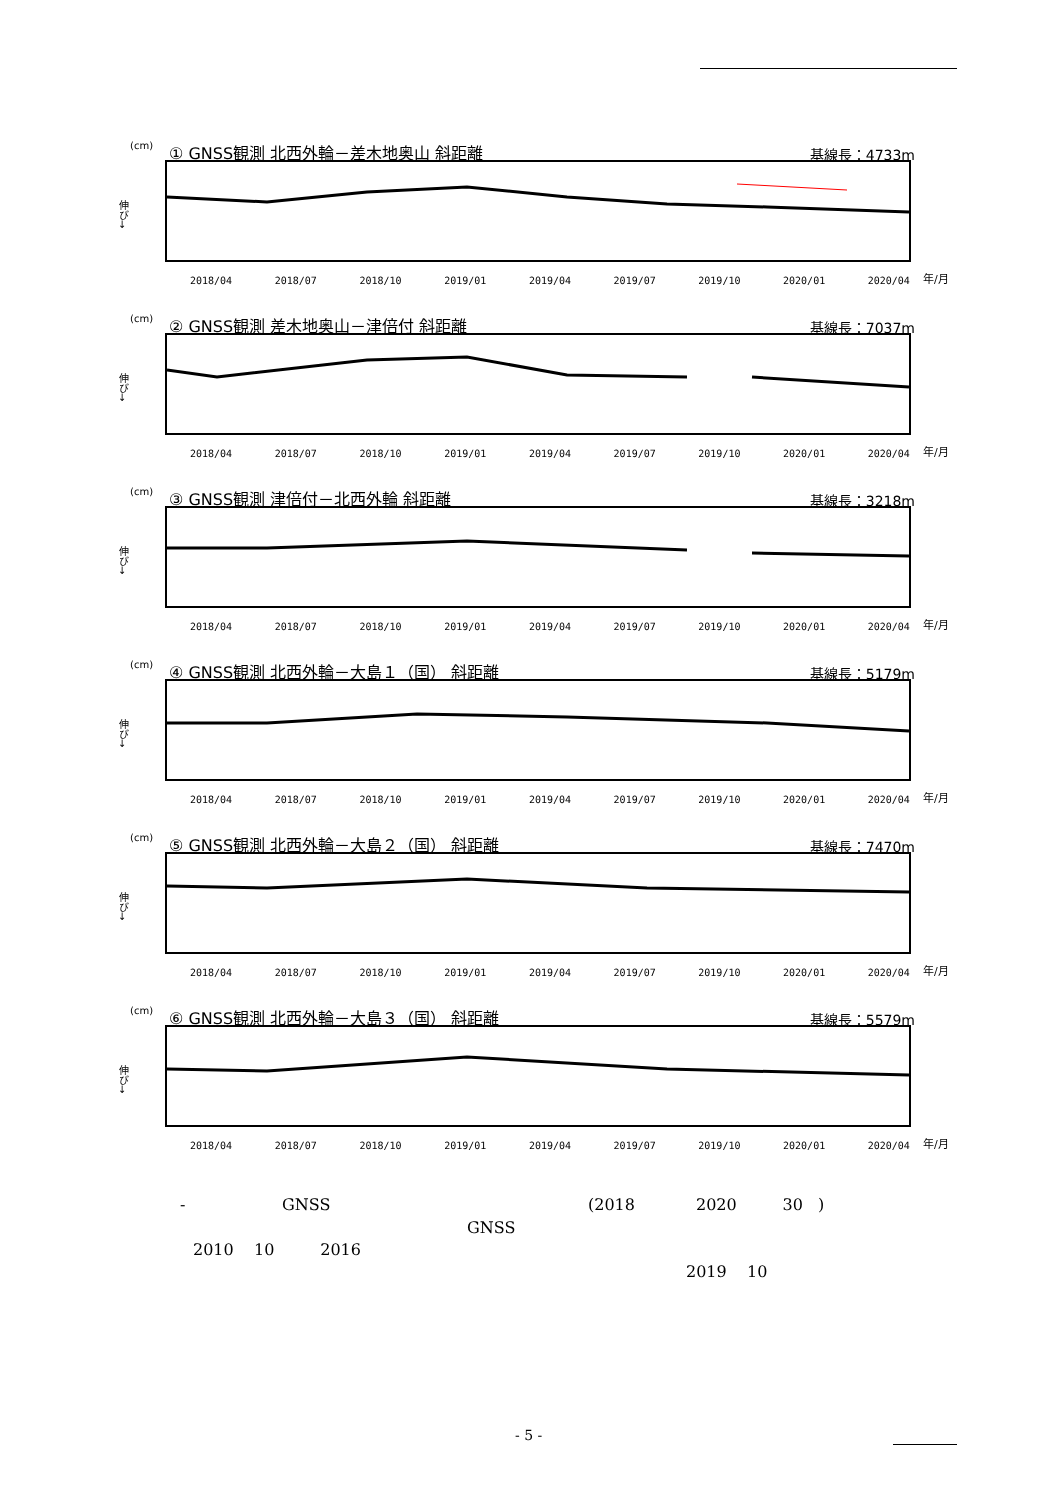(cm)
① GNSS観測 北西外輪－差木地奥山 斜距離
基線長：4733m
伸び→
2018/04 2018/07 2018/10 2019/01 2019/04 2019/07 2019/10 2020/01 2020/04 年/月
(cm)
② GNSS観測 差木地奥山－津倍付 斜距離
基線長：7037m
伸び→
2018/04 2018/07 2018/10 2019/01 2019/04 2019/07 2019/10 2020/01 2020/04 年/月
(cm)
③ GNSS観測 津倍付－北西外輪 斜距離
基線長：3218m
伸び→
2018/04 2018/07 2018/10 2019/01 2019/04 2019/07 2019/10 2020/01 2020/04 年/月
(cm)
④ GNSS観測 北西外輪－大島１（国） 斜距離
基線長：5179m
伸び→
2018/04 2018/07 2018/10 2019/01 2019/04 2019/07 2019/10 2020/01 2020/04 年/月
(cm)
⑤ GNSS観測 北西外輪－大島２（国） 斜距離
基線長：7470m
伸び→
2018/04 2018/07 2018/10 2019/01 2019/04 2019/07 2019/10 2020/01 2020/04 年/月
(cm)
⑥ GNSS観測 北西外輪－大島３（国） 斜距離
基線長：5579m
伸び→
2018/04 2018/07 2018/10 2019/01 2019/04 2019/07 2019/10 2020/01 2020/04 年/月
- GNSS
(2018 2020 30 )
GNSS
2010 10 2016
2019 10
- 5 -